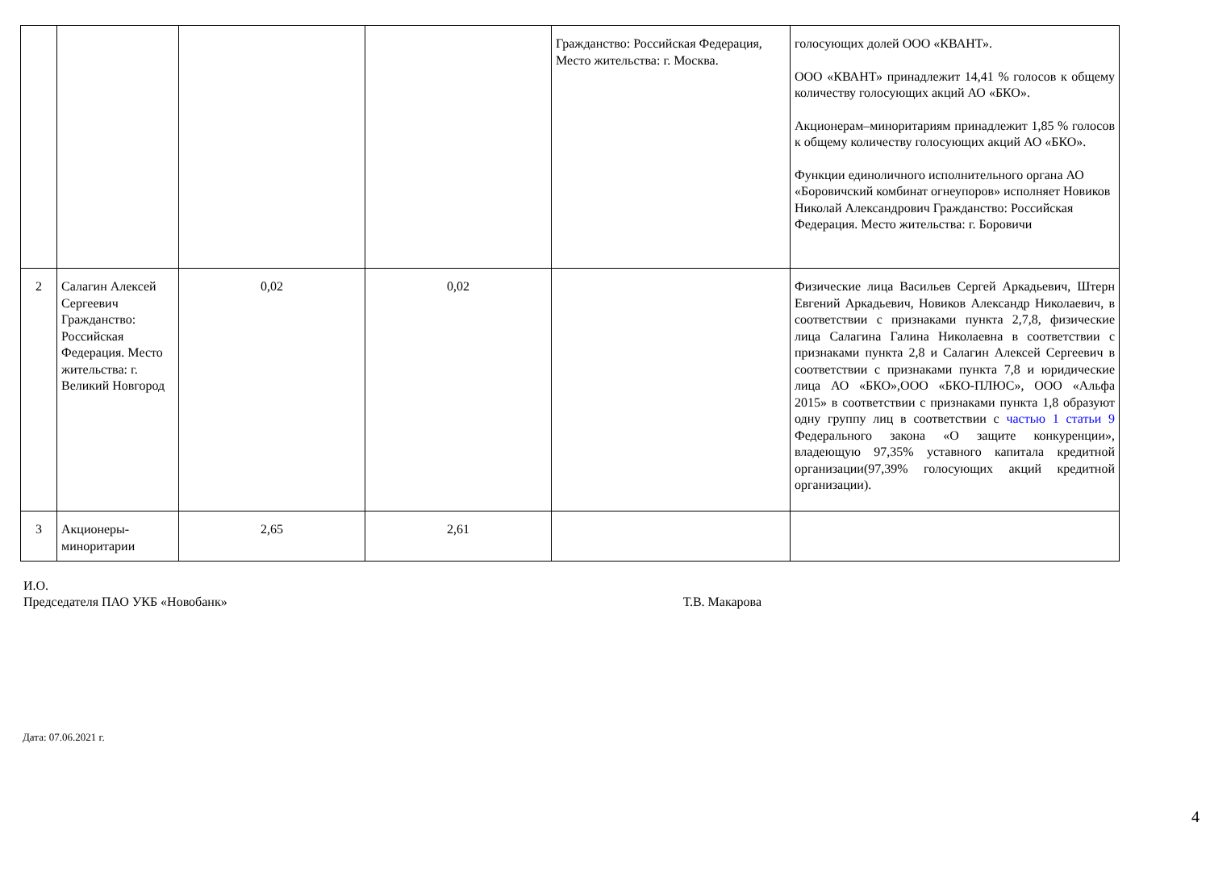| | | | | Гражданство: Российская Федерация, Место жительства: г. Москва. | голосующих долей ООО «КВАНТ». ООО «КВАНТ» принадлежит 14,41 % голосов к общему количеству голосующих акций АО «БКО». Акционерам–миноритариям принадлежит 1,85 % голосов к общему количеству голосующих акций АО «БКО». Функции единоличного исполнительного органа АО «Боровичский комбинат огнеупоров» исполняет Новиков Николай Александрович Гражданство: Российская Федерация. Место жительства: г. Боровичи |
| 2 | Салагин Алексей Сергеевич Гражданство: Российская Федерация. Место жительства: г. Великий Новгород | 0,02 | 0,02 | | Физические лица Васильев Сергей Аркадьевич, Штерн Евгений Аркадьевич, Новиков Александр Николаевич, в соответствии с признаками пункта 2,7,8, физические лица Салагина Галина Николаевна в соответствии с признаками пункта 2,8 и Салагин Алексей Сергеевич в соответствии с признаками пункта 7,8 и юридические лица АО «БКО»,ООО «БКО-ПЛЮС», ООО «Альфа 2015» в соответствии с признаками пункта 1,8 образуют одну группу лиц в соответствии с частью 1 статьи 9 Федерального закона «О защите конкуренции», владеющую 97,35% уставного капитала кредитной организации(97,39% голосующих акций кредитной организации). |
| 3 | Акционеры-миноритарии | 2,65 | 2,61 | | |
И.О.
Председателя ПАО УКБ «Новобанк»
Т.В. Макарова
Дата: 07.06.2021 г.
4